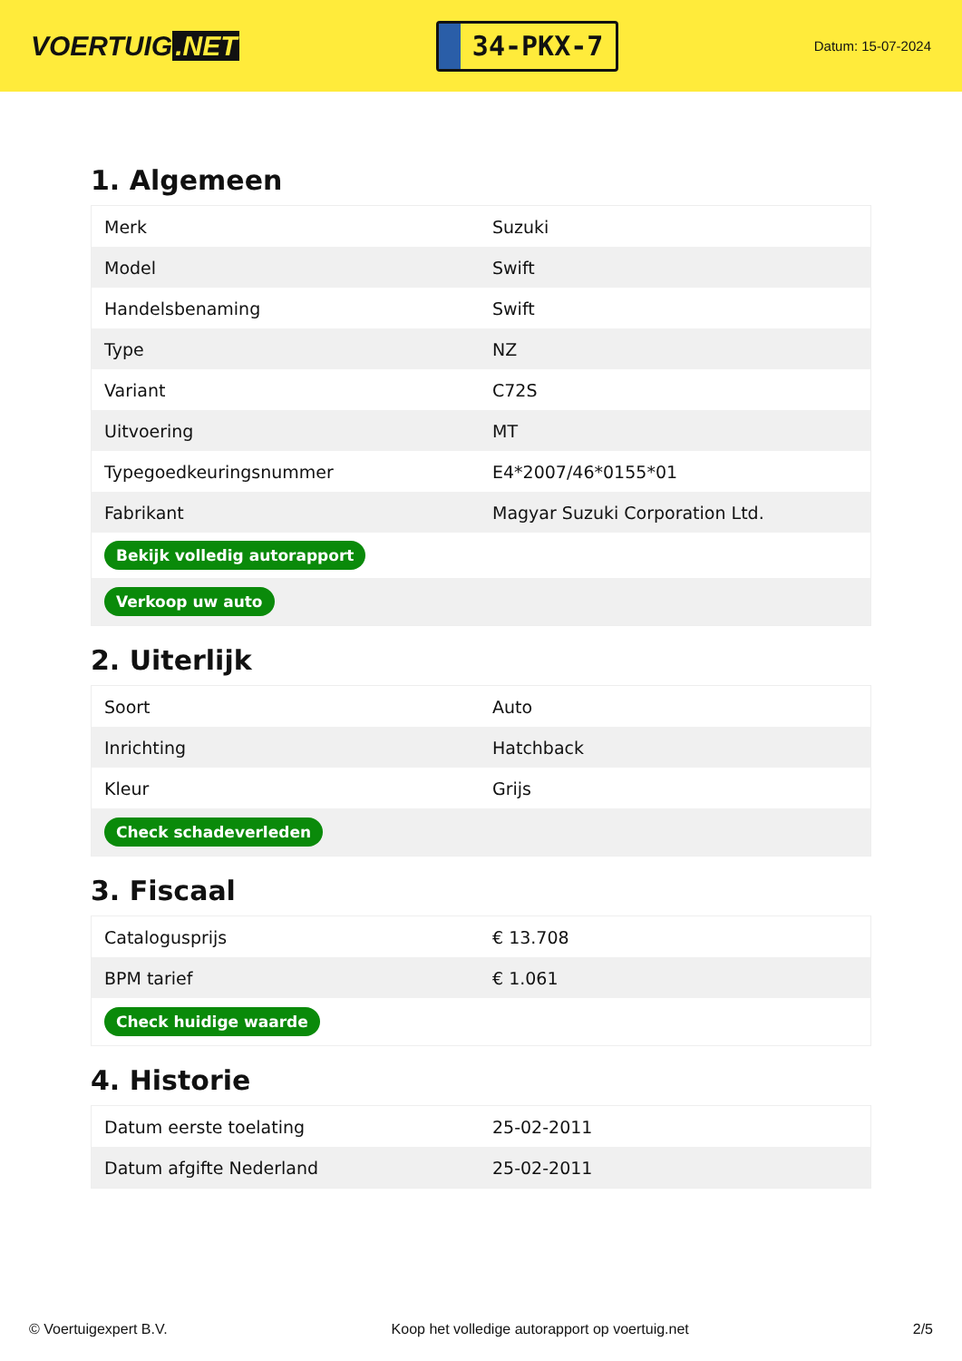VOERTUIG.NET
34-PKX-7
Datum: 15-07-2024
1. Algemeen
| Merk | Suzuki |
| Model | Swift |
| Handelsbenaming | Swift |
| Type | NZ |
| Variant | C72S |
| Uitvoering | MT |
| Typegoedkeuringsnummer | E4*2007/46*0155*01 |
| Fabrikant | Magyar Suzuki Corporation Ltd. |
| Bekijk volledig autorapport | |
| Verkoop uw auto | |
2. Uiterlijk
| Soort | Auto |
| Inrichting | Hatchback |
| Kleur | Grijs |
| Check schadeverleden | |
3. Fiscaal
| Catalogusprijs | € 13.708 |
| BPM tarief | € 1.061 |
| Check huidige waarde | |
4. Historie
| Datum eerste toelating | 25-02-2011 |
| Datum afgifte Nederland | 25-02-2011 |
© Voertuigexpert B.V. Koop het volledige autorapport op voertuig.net 2/5